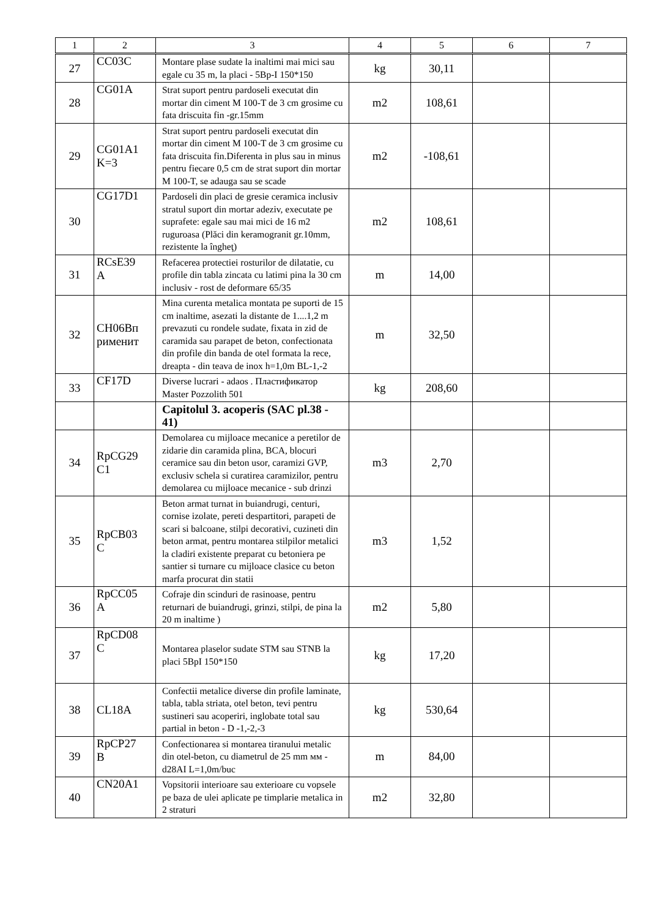| 1 | 2 | 3 | 4 | 5 | 6 | 7 |
| --- | --- | --- | --- | --- | --- | --- |
| 27 | CC03C | Montare plase sudate la inaltimi mai mici sau egale cu 35 m, la placi - 5Bp-I 150*150 | kg | 30,11 | | |
| 28 | CG01A | Strat suport pentru pardoseli executat din mortar din ciment M 100-T de 3 cm grosime cu fata driscuita fin -gr.15mm | m2 | 108,61 | | |
| 29 | CG01A1 K=3 | Strat suport pentru pardoseli executat din mortar din ciment M 100-T de 3 cm grosime cu fata driscuita fin.Diferenta in plus sau in minus pentru fiecare 0,5 cm de strat suport din mortar M 100-T, se adauga sau se scade | m2 | -108,61 | | |
| 30 | CG17D1 | Pardoseli din placi de gresie ceramica inclusiv stratul suport din mortar adeziv, executate pe suprafete: egale sau mai mici de 16 m2 ruguroasa (Plăci din keramogranit gr.10mm, rezistente la îngheţ) | m2 | 108,61 | | |
| 31 | RCsE39 A | Refacerea protectiei rosturilor de dilatatie, cu profile din tabla zincata cu latimi pina la 30 cm inclusiv - rost de deformare 65/35 | m | 14,00 | | |
| 32 | CH06Bп рименит | Mina curenta metalica montata pe suporti de 15 cm inaltime, asezati la distante de 1....1,2 m prevazuti cu rondele sudate, fixata in zid de caramida sau parapet de beton, confectionata din profile din banda de otel formata la rece, dreapta - din teava de inox h=1,0m BL-1,-2 | m | 32,50 | | |
| 33 | CF17D | Diverse lucrari - adaos . Пластификатор Master Pozzolith 501 | kg | 208,60 | | |
| | | Capitolul 3. acoperis (SAC pl.38 - 41) | | | | |
| 34 | RpCG29 C1 | Demolarea cu mijloace mecanice a peretilor de zidarie din caramida plina, BCA, blocuri ceramice sau din beton usor, caramizi GVP, exclusiv schela si curatirea caramizilor, pentru demolarea cu mijloace mecanice - sub drinzi | m3 | 2,70 | | |
| 35 | RpCB03 C | Beton armat turnat in buiandrugi, centuri, cornise izolate, pereti despartitori, parapeti de scari si balcoane, stilpi decorativi, cuzineti din beton armat, pentru montarea stilpilor metalici la cladiri existente preparat cu betoniera pe santier si turnare cu mijloace clasice cu beton marfa procurat din statii | m3 | 1,52 | | |
| 36 | RpCC05 A | Cofraje din scinduri de rasinoase, pentru returnari de buiandrugi, grinzi, stilpi, de pina la 20 m inaltime ) | m2 | 5,80 | | |
| 37 | RpCD08 C | Montarea plaselor sudate STM sau STNB la placi 5BpI 150*150 | kg | 17,20 | | |
| 38 | CL18A | Confectii metalice diverse din profile laminate, tabla, tabla striata, otel beton, tevi pentru sustineri sau acoperiri, inglobate total sau partial in beton - D -1,-2,-3 | kg | 530,64 | | |
| 39 | RpCP27 B | Confectionarea si montarea tiranului metalic din otel-beton, cu diametrul de 25 mm мм - d28AI L=1,0m/buc | m | 84,00 | | |
| 40 | CN20A1 | Vopsitorii interioare sau exterioare cu vopsele pe baza de ulei aplicate pe timplarie metalica in 2 straturi | m2 | 32,80 | | |